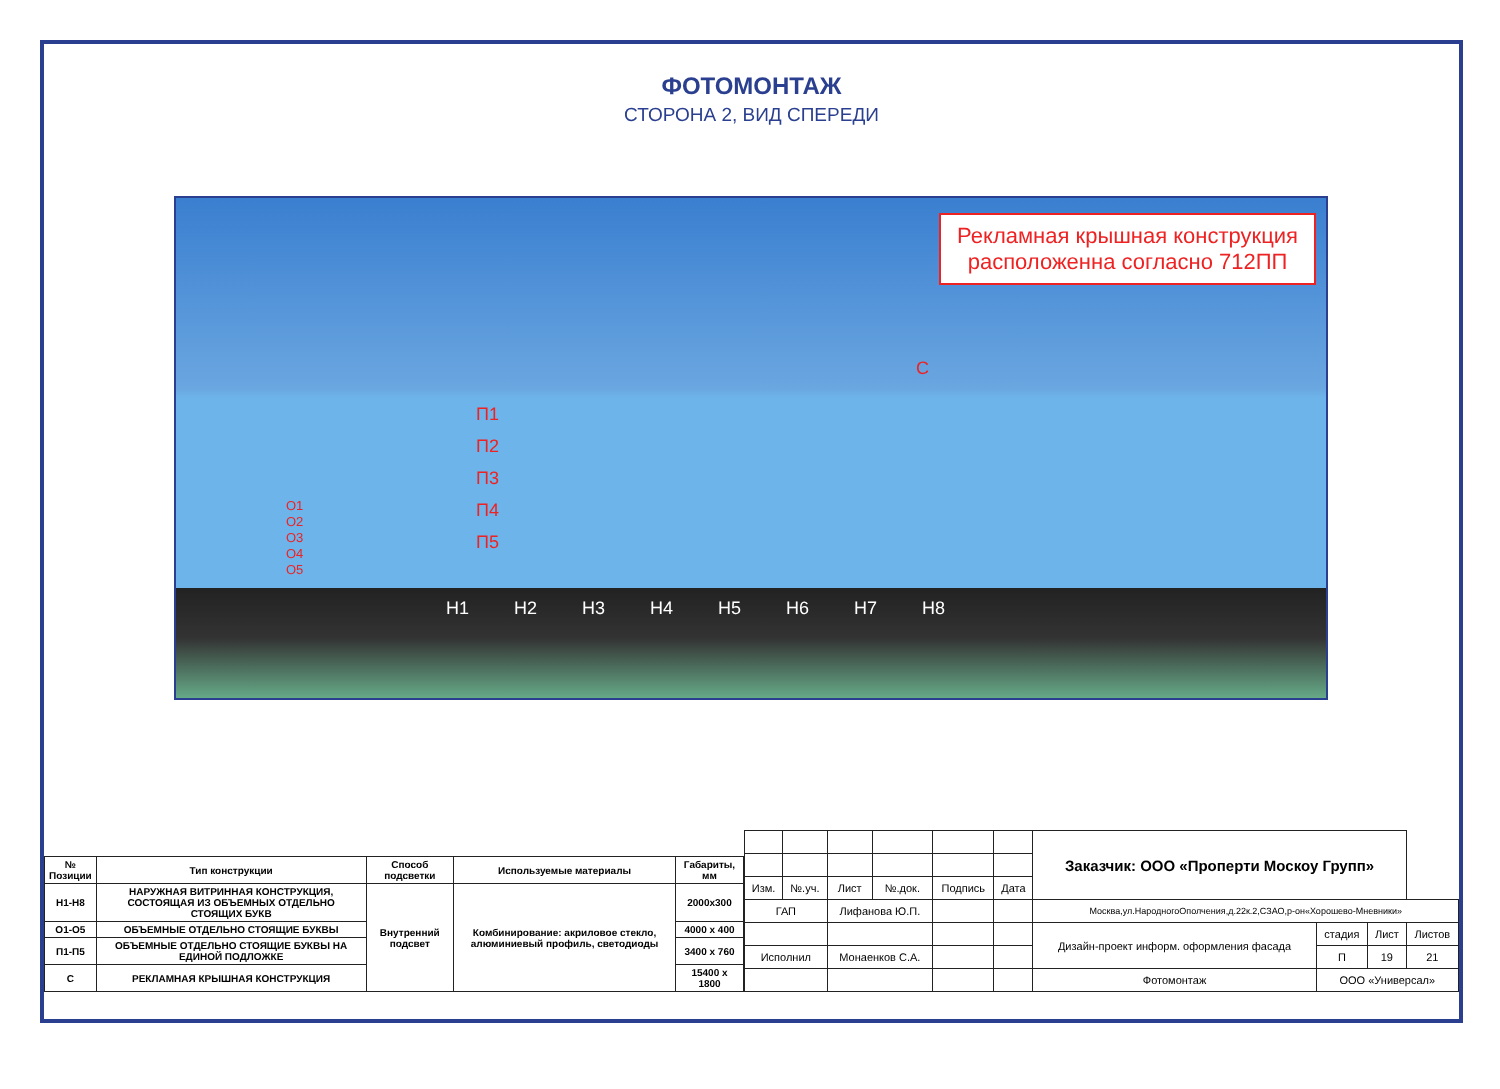ФОТОМОНТАЖ
СТОРОНА 2, ВИД СПЕРЕДИ
Рекламная крышная конструкция
расположенна согласно 712ПП
С
П1
П2
П3
П4
П5
О1
О2
О3
О4
О5
Н1 Н2 Н3 Н4 Н5 Н6 Н7 Н8
| № Позиции | Тип конструкции | Способ подсветки | Используемые материалы | Габариты, мм |
| --- | --- | --- | --- | --- |
| Н1-Н8 | НАРУЖНАЯ ВИТРИННАЯ КОНСТРУКЦИЯ, СОСТОЯЩАЯ ИЗ ОБЪЕМНЫХ ОТДЕЛЬНО СТОЯЩИХ БУКВ | Внутренний подсвет | Комбинирование: акриловое стекло, алюминиевый профиль, светодиоды | 2000х300 |
| О1-О5 | ОБЪЕМНЫЕ ОТДЕЛЬНО СТОЯЩИЕ БУКВЫ | | | 4000 х 400 |
| П1-П5 | ОБЪЕМНЫЕ ОТДЕЛЬНО СТОЯЩИЕ БУКВЫ НА ЕДИНОЙ ПОДЛОЖКЕ | | | 3400 х 760 |
| С | РЕКЛАМНАЯ КРЫШНАЯ КОНСТРУКЦИЯ | | | 15400 х 1800 |
| | | | | | | Заказчик: ООО «Проперти Москоу Групп» | | | |
| Изм. | №.уч. | Лист | №.док. | Подпись | Дата | | | | |
| ГАП | | Лифанова Ю.П. | | | | Москва,ул.НародногоОполчения,д.22к.2,СЗАО,р-он«Хорошево-Мневники» | | | |
| | | | | | | Дизайн-проект информ. оформления фасада | стадия | Лист | Листов |
| Исполнил | | Монаенков С.А. | | | | | П | 19 | 21 |
| | | | | | | Фотомонтаж | ООО «Универсал» | | |